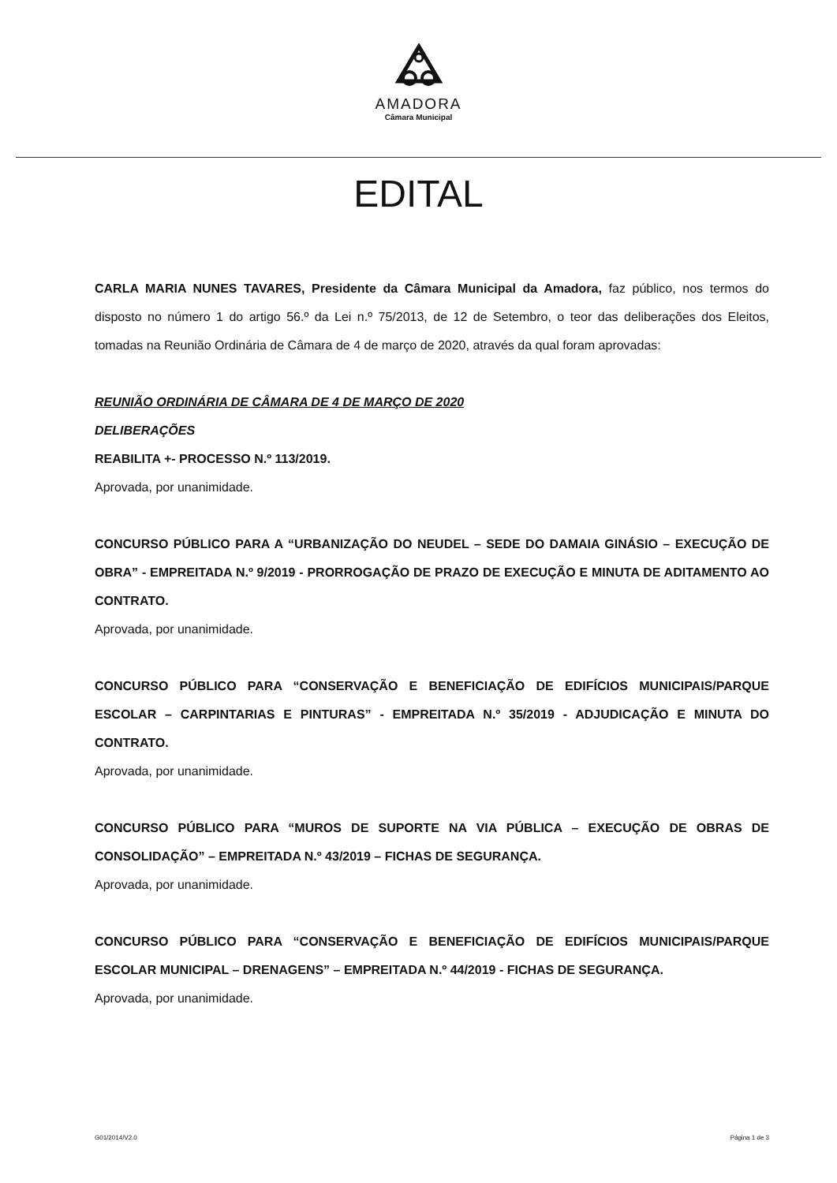AMADORA
Câmara Municipal
EDITAL
CARLA MARIA NUNES TAVARES, Presidente da Câmara Municipal da Amadora, faz público, nos termos do disposto no número 1 do artigo 56.º da Lei n.º 75/2013, de 12 de Setembro, o teor das deliberações dos Eleitos, tomadas na Reunião Ordinária de Câmara de 4 de março de 2020, através da qual foram aprovadas:
REUNIÃO ORDINÁRIA DE CÂMARA DE 4 DE MARÇO DE 2020
DELIBERAÇÕES
REABILITA +- PROCESSO N.º 113/2019.
Aprovada, por unanimidade.
CONCURSO PÚBLICO PARA A “URBANIZAÇÃO DO NEUDEL – SEDE DO DAMAIA GINÁSIO – EXECUÇÃO DE OBRA” - EMPREITADA N.º 9/2019 - PRORROGAÇÃO DE PRAZO DE EXECUÇÃO E MINUTA DE ADITAMENTO AO CONTRATO.
Aprovada, por unanimidade.
CONCURSO PÚBLICO PARA “CONSERVAÇÃO E BENEFICIAÇÃO DE EDIFÍCIOS MUNICIPAIS/PARQUE ESCOLAR – CARPINTARIAS E PINTURAS” - EMPREITADA N.º 35/2019 - ADJUDICAÇÃO E MINUTA DO CONTRATO.
Aprovada, por unanimidade.
CONCURSO PÚBLICO PARA “MUROS DE SUPORTE NA VIA PÚBLICA – EXECUÇÃO DE OBRAS DE CONSOLIDAÇÃO” – EMPREITADA N.º 43/2019 – FICHAS DE SEGURANÇA.
Aprovada, por unanimidade.
CONCURSO PÚBLICO PARA “CONSERVAÇÃO E BENEFICIAÇÃO DE EDIFÍCIOS MUNICIPAIS/PARQUE ESCOLAR MUNICIPAL – DRENAGENS” – EMPREITADA N.º 44/2019 - FICHAS DE SEGURANÇA.
Aprovada, por unanimidade.
G01/2014/V2.0 Página 1 de 3